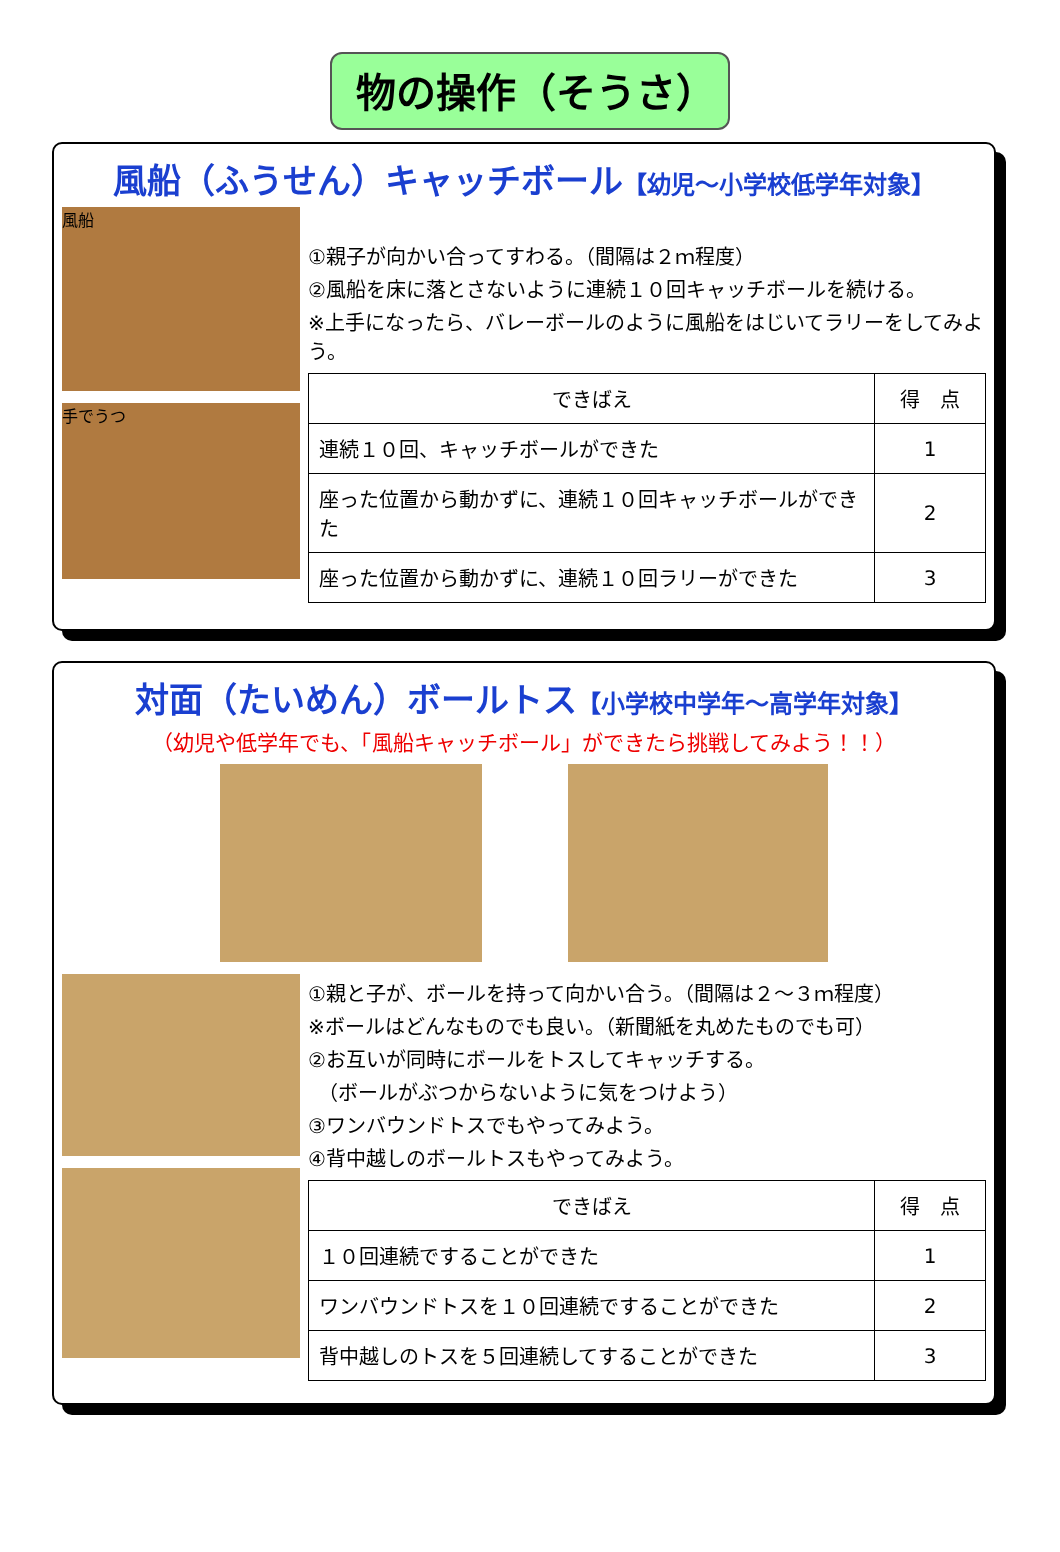物の操作（そうさ）
風船（ふうせん）キャッチボール【幼児～小学校低学年対象】
風船
手でうつ
①親子が向かい合ってすわる。（間隔は２ｍ程度）
②風船を床に落とさないように連続１０回キャッチボールを続ける。
※上手になったら、バレーボールのように風船をはじいてラリーをしてみよう。
| できばえ | 得 点 |
| --- | --- |
| 連続１０回、キャッチボールができた | 1 |
| 座った位置から動かずに、連続１０回キャッチボールができた | 2 |
| 座った位置から動かずに、連続１０回ラリーができた | 3 |
対面（たいめん）ボールトス【小学校中学年～高学年対象】
（幼児や低学年でも、「風船キャッチボール」ができたら挑戦してみよう！！）
①親と子が、ボールを持って向かい合う。（間隔は２～３ｍ程度）
※ボールはどんなものでも良い。（新聞紙を丸めたものでも可）
②お互いが同時にボールをトスしてキャッチする。
　（ボールがぶつからないように気をつけよう）
③ワンバウンドトスでもやってみよう。
④背中越しのボールトスもやってみよう。
| できばえ | 得 点 |
| --- | --- |
| １０回連続ですることができた | 1 |
| ワンバウンドトスを１０回連続ですることができた | 2 |
| 背中越しのトスを５回連続してすることができた | 3 |